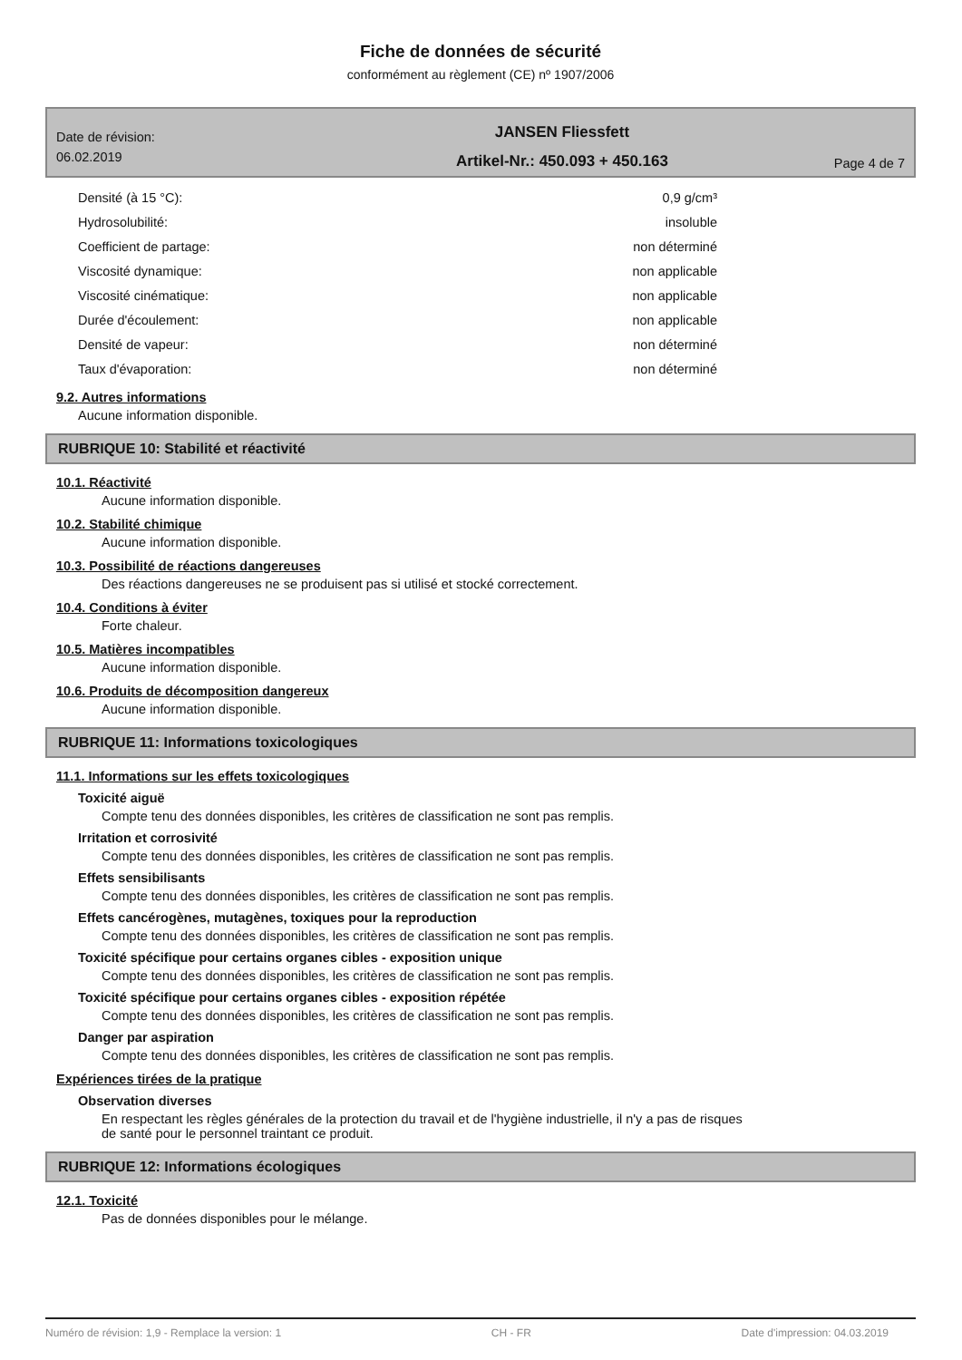Fiche de données de sécurité
conformément au règlement (CE) nº 1907/2006
Date de révision:
06.02.2019
JANSEN Fliessfett
Artikel-Nr.: 450.093 + 450.163
Page 4 de 7
| Densité (à 15 °C): | 0,9 g/cm³ |
| Hydrosolubilité: | insoluble |
| Coefficient de partage: | non déterminé |
| Viscosité dynamique: | non applicable |
| Viscosité cinématique: | non applicable |
| Durée d'écoulement: | non applicable |
| Densité de vapeur: | non déterminé |
| Taux d'évaporation: | non déterminé |
9.2. Autres informations
Aucune information disponible.
RUBRIQUE 10: Stabilité et réactivité
10.1. Réactivité
Aucune information disponible.
10.2. Stabilité chimique
Aucune information disponible.
10.3. Possibilité de réactions dangereuses
Des réactions dangereuses ne se produisent pas si utilisé et stocké correctement.
10.4. Conditions à éviter
Forte chaleur.
10.5. Matières incompatibles
Aucune information disponible.
10.6. Produits de décomposition dangereux
Aucune information disponible.
RUBRIQUE 11: Informations toxicologiques
11.1. Informations sur les effets toxicologiques
Toxicité aiguë
Compte tenu des données disponibles, les critères de classification ne sont pas remplis.
Irritation et corrosivité
Compte tenu des données disponibles, les critères de classification ne sont pas remplis.
Effets sensibilisants
Compte tenu des données disponibles, les critères de classification ne sont pas remplis.
Effets cancérogènes, mutagènes, toxiques pour la reproduction
Compte tenu des données disponibles, les critères de classification ne sont pas remplis.
Toxicité spécifique pour certains organes cibles - exposition unique
Compte tenu des données disponibles, les critères de classification ne sont pas remplis.
Toxicité spécifique pour certains organes cibles - exposition répétée
Compte tenu des données disponibles, les critères de classification ne sont pas remplis.
Danger par aspiration
Compte tenu des données disponibles, les critères de classification ne sont pas remplis.
Expériences tirées de la pratique
Observation diverses
En respectant les règles générales de la protection du travail et de l'hygiène industrielle, il n'y a pas de risques
de santé pour le personnel traintant ce produit.
RUBRIQUE 12: Informations écologiques
12.1. Toxicité
Pas de données disponibles pour le mélange.
Numéro de révision: 1,9 - Remplace la version: 1 CH - FR Date d'impression: 04.03.2019